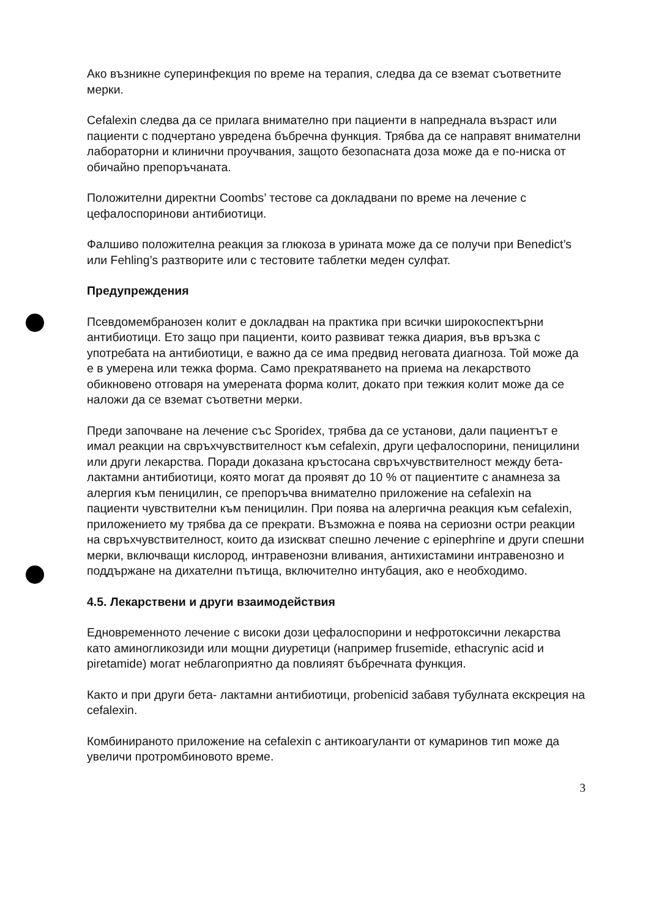Ако възникне суперинфекция по време на терапия, следва да се вземат съответните мерки.
Cefalexin следва да се прилага внимателно при пациенти в напреднала възраст или пациенти с подчертано увредена бъбречна функция. Трябва да се направят внимателни лабораторни и клинични проучвания, защото безопасната доза може да е по-ниска от обичайно препоръчаната.
Положителни директни Coombs’ тестове са докладвани по време на лечение с цефалоспоринови антибиотици.
Фалшиво положителна реакция за глюкоза в урината може да се получи при Benedict’s или Fehling’s разтворите или с тестовите таблетки меден сулфат.
Предупреждения
Псевдомембранозен колит е докладван на практика при всички широкоспектърни антибиотици. Ето защо при пациенти, които развиват тежка диария, във връзка с употребата на антибиотици, е важно да се има предвид неговата диагноза. Той може да е в умерена или тежка форма. Само прекратяването на приема на лекарството обикновено отговаря на умерената форма колит, докато при тежкия колит може да се наложи да се вземат съответни мерки.
Преди започване на лечение със Sporidex, трябва да се установи, дали пациентът е имал реакции на свръхчувствителност към cefalexin, други цефалоспорини, пеницилини или други лекарства. Поради доказана кръстосана свръхчувствителност между бета- лактамни антибиотици, която могат да проявят до 10 % от пациентите с анамнеза за алергия към пеницилин, се препоръчва внимателно приложение на cefalexin на пациенти чувствителни към пеницилин. При поява на алергична реакция към cefalexin, приложението му трябва да се прекрати. Възможна е поява на сериозни остри реакции на свръхчувствителност, които да изискват спешно лечение с epinephrine и други спешни мерки, включващи кислород, интравенозни вливания, антихистамини интравенозно и поддържане на дихателни пътища, включително интубация, ако е необходимо.
4.5. Лекарствени и други взаимодействия
Едновременното лечение с високи дози цефалоспорини и нефротоксични лекарства като аминогликозиди или мощни диуретици (например frusemide, ethacrynic acid и piretamide) могат неблагоприятно да повлияят бъбречната функция.
Както и при други бета- лактамни антибиотици, probenicid забавя тубулната екскреция на cefalexin.
Комбинираното приложение на cefalexin с антикоагуланти от кумаринов тип може да увеличи протромбиновото време.
3